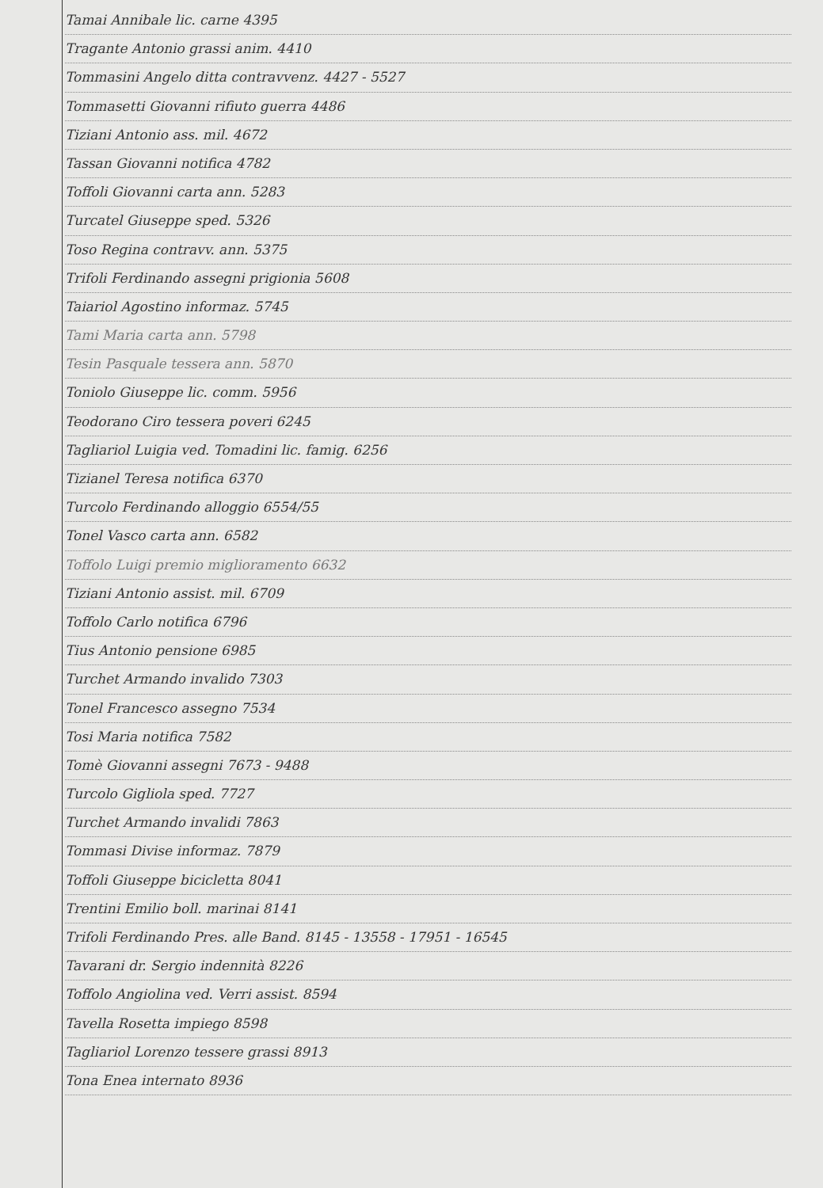Tamai Annibale lic. carne 4395
Tragante Antonio grassi anim. 4410
Tommasini Angelo ditta contravvenz. 4427 - 5527
Tommasetti Giovanni rifiuto guerra 4486
Tiziani Antonio ass. mil. 4672
Tassan Giovanni notifica 4782
Toffoli Giovanni carta ann. 5283
Turcatel Giuseppe sped. 5326
Toso Regina contravv. ann. 5375
Trifoli Ferdinando assegni prigionia 5608
Taiariol Agostino informaz. 5745
Tami Maria carta ann. 5798
Tesin Pasquale tessera ann. 5870
Toniolo Giuseppe lic. comm. 5956
Teodorano Ciro tessera poveri 6245
Tagliariol Luigia ved. Tomadini lic. famig. 6256
Tizianel Teresa notifica 6370
Turcolo Ferdinando alloggio 6554/55
Tonel Vasco carta ann. 6582
Toffolo Luigi premio miglioramento 6632
Tiziani Antonio assist. mil. 6709
Toffolo Carlo notifica 6796
Tius Antonio pensione 6985
Turchet Armando invalido 7303
Tonel Francesco assegno 7534
Tosi Maria notifica 7582
Tomè Giovanni assegni 7673 - 9488
Turcolo Gigliola sped. 7727
Turchet Armando invalidi 7863
Tommasi Divise informaz. 7879
Toffoli Giuseppe bicicletta 8041
Trentini Emilio boll. marinai 8141
Trifoli Ferdinando Pres. alle Band. 8145 - 13558 - 17951 - 16545
Tavarani dr. Sergio indennità 8226
Toffolo Angiolina ved. Verri assist. 8594
Tavella Rosetta impiego 8598
Tagliariol Lorenzo tessere grassi 8913
Tona Enea internato 8936